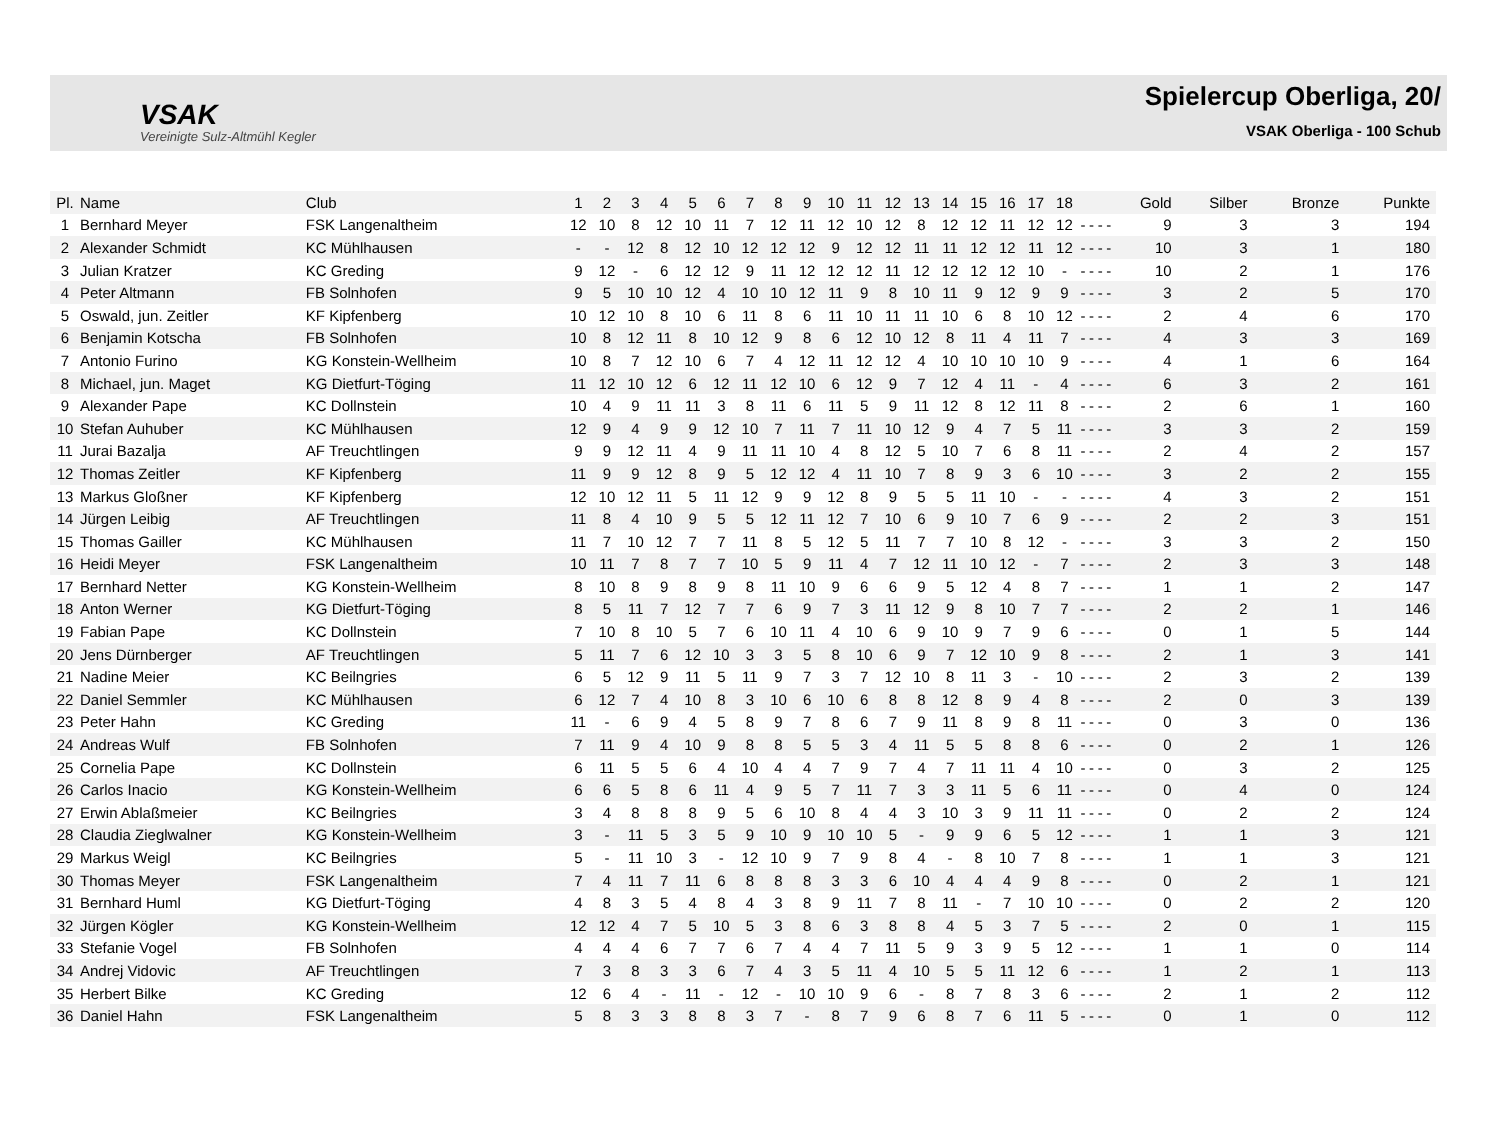VSAK
Vereinigte Sulz-Altmühl Kegler
Spielercup Oberliga, 20/
VSAK Oberliga - 100 Schub
| Pl. | Name | Club | 1 | 2 | 3 | 4 | 5 | 6 | 7 | 8 | 9 | 10 | 11 | 12 | 13 | 14 | 15 | 16 | 17 | 18 | | | | | Gold | Silber | Bronze | Punkte |
| --- | --- | --- | --- | --- | --- | --- | --- | --- | --- | --- | --- | --- | --- | --- | --- | --- | --- | --- | --- | --- | --- | --- | --- | --- | --- | --- | --- | --- |
| 1 | Bernhard Meyer | FSK Langenaltheim | 12 | 10 | 8 | 12 | 10 | 11 | 7 | 12 | 11 | 12 | 10 | 12 | 8 | 12 | 12 | 11 | 12 | 12 | - | - | - | - | 9 | 3 | 3 | 194 |
| 2 | Alexander Schmidt | KC Mühlhausen | - | - | 12 | 8 | 12 | 10 | 12 | 12 | 12 | 9 | 12 | 12 | 11 | 11 | 12 | 12 | 11 | 12 | - | - | - | - | 10 | 3 | 1 | 180 |
| 3 | Julian Kratzer | KC Greding | 9 | 12 | - | 6 | 12 | 12 | 9 | 11 | 12 | 12 | 12 | 11 | 12 | 12 | 12 | 12 | 10 | - | - | - | - | - | 10 | 2 | 1 | 176 |
| 4 | Peter Altmann | FB Solnhofen | 9 | 5 | 10 | 10 | 12 | 4 | 10 | 10 | 12 | 11 | 9 | 8 | 10 | 11 | 9 | 12 | 9 | 9 | - | - | - | - | 3 | 2 | 5 | 170 |
| 5 | Oswald, jun. Zeitler | KF Kipfenberg | 10 | 12 | 10 | 8 | 10 | 6 | 11 | 8 | 6 | 11 | 10 | 11 | 11 | 10 | 6 | 8 | 10 | 12 | - | - | - | - | 2 | 4 | 6 | 170 |
| 6 | Benjamin Kotscha | FB Solnhofen | 10 | 8 | 12 | 11 | 8 | 10 | 12 | 9 | 8 | 6 | 12 | 10 | 12 | 8 | 11 | 4 | 11 | 7 | - | - | - | - | 4 | 3 | 3 | 169 |
| 7 | Antonio Furino | KG Konstein-Wellheim | 10 | 8 | 7 | 12 | 10 | 6 | 7 | 4 | 12 | 11 | 12 | 12 | 4 | 10 | 10 | 10 | 10 | 9 | - | - | - | - | 4 | 1 | 6 | 164 |
| 8 | Michael, jun. Maget | KG Dietfurt-Töging | 11 | 12 | 10 | 12 | 6 | 12 | 11 | 12 | 10 | 6 | 12 | 9 | 7 | 12 | 4 | 11 | - | 4 | - | - | - | - | 6 | 3 | 2 | 161 |
| 9 | Alexander Pape | KC Dollnstein | 10 | 4 | 9 | 11 | 11 | 3 | 8 | 11 | 6 | 11 | 5 | 9 | 11 | 12 | 8 | 12 | 11 | 8 | - | - | - | - | 2 | 6 | 1 | 160 |
| 10 | Stefan Auhuber | KC Mühlhausen | 12 | 9 | 4 | 9 | 9 | 12 | 10 | 7 | 11 | 7 | 11 | 10 | 12 | 9 | 4 | 7 | 5 | 11 | - | - | - | - | 3 | 3 | 2 | 159 |
| 11 | Jurai Bazalja | AF Treuchtlingen | 9 | 9 | 12 | 11 | 4 | 9 | 11 | 11 | 10 | 4 | 8 | 12 | 5 | 10 | 7 | 6 | 8 | 11 | - | - | - | - | 2 | 4 | 2 | 157 |
| 12 | Thomas Zeitler | KF Kipfenberg | 11 | 9 | 9 | 12 | 8 | 9 | 5 | 12 | 12 | 4 | 11 | 10 | 7 | 8 | 9 | 3 | 6 | 10 | - | - | - | - | 3 | 2 | 2 | 155 |
| 13 | Markus Gloßner | KF Kipfenberg | 12 | 10 | 12 | 11 | 5 | 11 | 12 | 9 | 9 | 12 | 8 | 9 | 5 | 5 | 11 | 10 | - | - | - | - | - | - | 4 | 3 | 2 | 151 |
| 14 | Jürgen Leibig | AF Treuchtlingen | 11 | 8 | 4 | 10 | 9 | 5 | 5 | 12 | 11 | 12 | 7 | 10 | 6 | 9 | 10 | 7 | 6 | 9 | - | - | - | - | 2 | 2 | 3 | 151 |
| 15 | Thomas Gailler | KC Mühlhausen | 11 | 7 | 10 | 12 | 7 | 7 | 11 | 8 | 5 | 12 | 5 | 11 | 7 | 7 | 10 | 8 | 12 | - | - | - | - | - | 3 | 3 | 2 | 150 |
| 16 | Heidi Meyer | FSK Langenaltheim | 10 | 11 | 7 | 8 | 7 | 7 | 10 | 5 | 9 | 11 | 4 | 7 | 12 | 11 | 10 | 12 | - | 7 | - | - | - | - | 2 | 3 | 3 | 148 |
| 17 | Bernhard Netter | KG Konstein-Wellheim | 8 | 10 | 8 | 9 | 8 | 9 | 8 | 11 | 10 | 9 | 6 | 6 | 9 | 5 | 12 | 4 | 8 | 7 | - | - | - | - | 1 | 1 | 2 | 147 |
| 18 | Anton Werner | KG Dietfurt-Töging | 8 | 5 | 11 | 7 | 12 | 7 | 7 | 6 | 9 | 7 | 3 | 11 | 12 | 9 | 8 | 10 | 7 | 7 | - | - | - | - | 2 | 2 | 1 | 146 |
| 19 | Fabian Pape | KC Dollnstein | 7 | 10 | 8 | 10 | 5 | 7 | 6 | 10 | 11 | 4 | 10 | 6 | 9 | 10 | 9 | 7 | 9 | 6 | - | - | - | - | 0 | 1 | 5 | 144 |
| 20 | Jens Dürnberger | AF Treuchtlingen | 5 | 11 | 7 | 6 | 12 | 10 | 3 | 3 | 5 | 8 | 10 | 6 | 9 | 7 | 12 | 10 | 9 | 8 | - | - | - | - | 2 | 1 | 3 | 141 |
| 21 | Nadine Meier | KC Beilngries | 6 | 5 | 12 | 9 | 11 | 5 | 11 | 9 | 7 | 3 | 7 | 12 | 10 | 8 | 11 | 3 | - | 10 | - | - | - | - | 2 | 3 | 2 | 139 |
| 22 | Daniel Semmler | KC Mühlhausen | 6 | 12 | 7 | 4 | 10 | 8 | 3 | 10 | 6 | 10 | 6 | 8 | 8 | 12 | 8 | 9 | 4 | 8 | - | - | - | - | 2 | 0 | 3 | 139 |
| 23 | Peter Hahn | KC Greding | 11 | - | 6 | 9 | 4 | 5 | 8 | 9 | 7 | 8 | 6 | 7 | 9 | 11 | 8 | 9 | 8 | 11 | - | - | - | - | 0 | 3 | 0 | 136 |
| 24 | Andreas Wulf | FB Solnhofen | 7 | 11 | 9 | 4 | 10 | 9 | 8 | 8 | 5 | 5 | 3 | 4 | 11 | 5 | 5 | 8 | 8 | 6 | - | - | - | - | 0 | 2 | 1 | 126 |
| 25 | Cornelia Pape | KC Dollnstein | 6 | 11 | 5 | 5 | 6 | 4 | 10 | 4 | 4 | 7 | 9 | 7 | 4 | 7 | 11 | 11 | 4 | 10 | - | - | - | - | 0 | 3 | 2 | 125 |
| 26 | Carlos Inacio | KG Konstein-Wellheim | 6 | 6 | 5 | 8 | 6 | 11 | 4 | 9 | 5 | 7 | 11 | 7 | 3 | 3 | 11 | 5 | 6 | 11 | - | - | - | - | 0 | 4 | 0 | 124 |
| 27 | Erwin Ablaßmeier | KC Beilngries | 3 | 4 | 8 | 8 | 8 | 9 | 5 | 6 | 10 | 8 | 4 | 4 | 3 | 10 | 3 | 9 | 11 | 11 | - | - | - | - | 0 | 2 | 2 | 124 |
| 28 | Claudia Zieglwalner | KG Konstein-Wellheim | 3 | - | 11 | 5 | 3 | 5 | 9 | 10 | 9 | 10 | 10 | 5 | - | 9 | 9 | 6 | 5 | 12 | - | - | - | - | 1 | 1 | 3 | 121 |
| 29 | Markus Weigl | KC Beilngries | 5 | - | 11 | 10 | 3 | - | 12 | 10 | 9 | 7 | 9 | 8 | 4 | - | 8 | 10 | 7 | 8 | - | - | - | - | 1 | 1 | 3 | 121 |
| 30 | Thomas Meyer | FSK Langenaltheim | 7 | 4 | 11 | 7 | 11 | 6 | 8 | 8 | 8 | 3 | 3 | 6 | 10 | 4 | 4 | 4 | 9 | 8 | - | - | - | - | 0 | 2 | 1 | 121 |
| 31 | Bernhard Huml | KG Dietfurt-Töging | 4 | 8 | 3 | 5 | 4 | 8 | 4 | 3 | 8 | 9 | 11 | 7 | 8 | 11 | - | 7 | 10 | 10 | - | - | - | - | 0 | 2 | 2 | 120 |
| 32 | Jürgen Kögler | KG Konstein-Wellheim | 12 | 12 | 4 | 7 | 5 | 10 | 5 | 3 | 8 | 6 | 3 | 8 | 8 | 4 | 5 | 3 | 7 | 5 | - | - | - | - | 2 | 0 | 1 | 115 |
| 33 | Stefanie Vogel | FB Solnhofen | 4 | 4 | 4 | 6 | 7 | 7 | 6 | 7 | 4 | 4 | 7 | 11 | 5 | 9 | 3 | 9 | 5 | 12 | - | - | - | - | 1 | 1 | 0 | 114 |
| 34 | Andrej Vidovic | AF Treuchtlingen | 7 | 3 | 8 | 3 | 3 | 6 | 7 | 4 | 3 | 5 | 11 | 4 | 10 | 5 | 5 | 11 | 12 | 6 | - | - | - | - | 1 | 2 | 1 | 113 |
| 35 | Herbert Bilke | KC Greding | 12 | 6 | 4 | - | 11 | - | 12 | - | 10 | 10 | 9 | 6 | - | 8 | 7 | 8 | 3 | 6 | - | - | - | - | 2 | 1 | 2 | 112 |
| 36 | Daniel Hahn | FSK Langenaltheim | 5 | 8 | 3 | 3 | 8 | 8 | 3 | 7 | - | 8 | 7 | 9 | 6 | 8 | 7 | 6 | 11 | 5 | - | - | - | - | 0 | 1 | 0 | 112 |